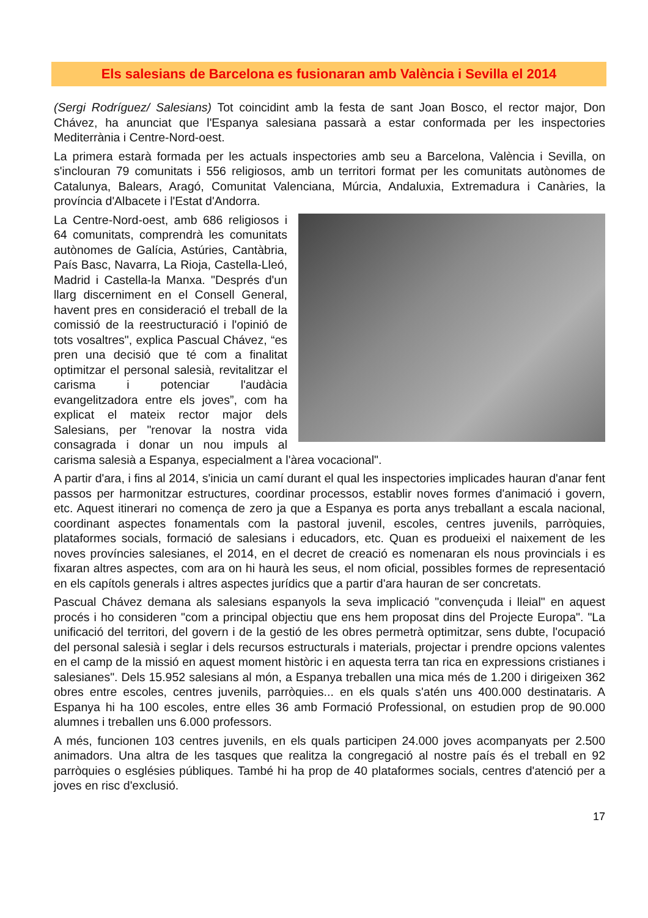Els salesians de Barcelona es fusionaran amb València i Sevilla el 2014
(Sergi Rodríguez/ Salesians) Tot coincidint amb la festa de sant Joan Bosco, el rector major, Don Chávez, ha anunciat que l'Espanya salesiana passarà a estar conformada per les inspectories Mediterrània i Centre-Nord-oest.
La primera estarà formada per les actuals inspectories amb seu a Barcelona, València i Sevilla, on s'inclouran 79 comunitats i 556 religiosos, amb un territori format per les comunitats autònomes de Catalunya, Balears, Aragó, Comunitat Valenciana, Múrcia, Andaluxia, Extremadura i Canàries, la província d'Albacete i l'Estat d'Andorra.
La Centre-Nord-oest, amb 686 religiosos i 64 comunitats, comprendrà les comunitats autònomes de Galícia, Astúries, Cantàbria, País Basc, Navarra, La Rioja, Castella-Lleó, Madrid i Castella-la Manxa. "Després d'un llarg discerniment en el Consell General, havent pres en consideració el treball de la comissió de la reestructuració i l'opinió de tots vosaltres", explica Pascual Chávez, “es pren una decisió que té com a finalitat optimitzar el personal salesià, revitalitzar el carisma i potenciar l'audàcia evangelitzadora entre els joves”, com ha explicat el mateix rector major dels Salesians, per "renovar la nostra vida consagrada i donar un nou impuls al carisma salesià a Espanya, especialment a l'àrea vocacional".
A partir d'ara, i fins al 2014, s'inicia un camí durant el qual les inspectories implicades hauran d'anar fent passos per harmonitzar estructures, coordinar processos, establir noves formes d'animació i govern, etc. Aquest itinerari no comença de zero ja que a Espanya es porta anys treballant a escala nacional, coordinant aspectes fonamentals com la pastoral juvenil, escoles, centres juvenils, parròquies, plataformes socials, formació de salesians i educadors, etc. Quan es produeixi el naixement de les noves províncies salesianes, el 2014, en el decret de creació es nomenaran els nous provincials i es fixaran altres aspectes, com ara on hi haurà les seus, el nom oficial, possibles formes de representació en els capítols generals i altres aspectes jurídics que a partir d'ara hauran de ser concretats.
Pascual Chávez demana als salesians espanyols la seva implicació "convençuda i lleial" en aquest procés i ho consideren "com a principal objectiu que ens hem proposat dins del Projecte Europa". "La unificació del territori, del govern i de la gestió de les obres permetrà optimitzar, sens dubte, l'ocupació del personal salesià i seglar i dels recursos estructurals i materials, projectar i prendre opcions valentes en el camp de la missió en aquest moment històric i en aquesta terra tan rica en expressions cristianes i salesianes". Dels 15.952 salesians al món, a Espanya treballen una mica més de 1.200 i dirigeixen 362 obres entre escoles, centres juvenils, parròquies... en els quals s'atén uns 400.000 destinataris. A Espanya hi ha 100 escoles, entre elles 36 amb Formació Professional, on estudien prop de 90.000 alumnes i treballen uns 6.000 professors.
A més, funcionen 103 centres juvenils, en els quals participen 24.000 joves acompanyats per 2.500 animadors. Una altra de les tasques que realitza la congregació al nostre país és el treball en 92 parròquies o esglésies públiques. També hi ha prop de 40 plataformes socials, centres d'atenció per a joves en risc d'exclusió.
17